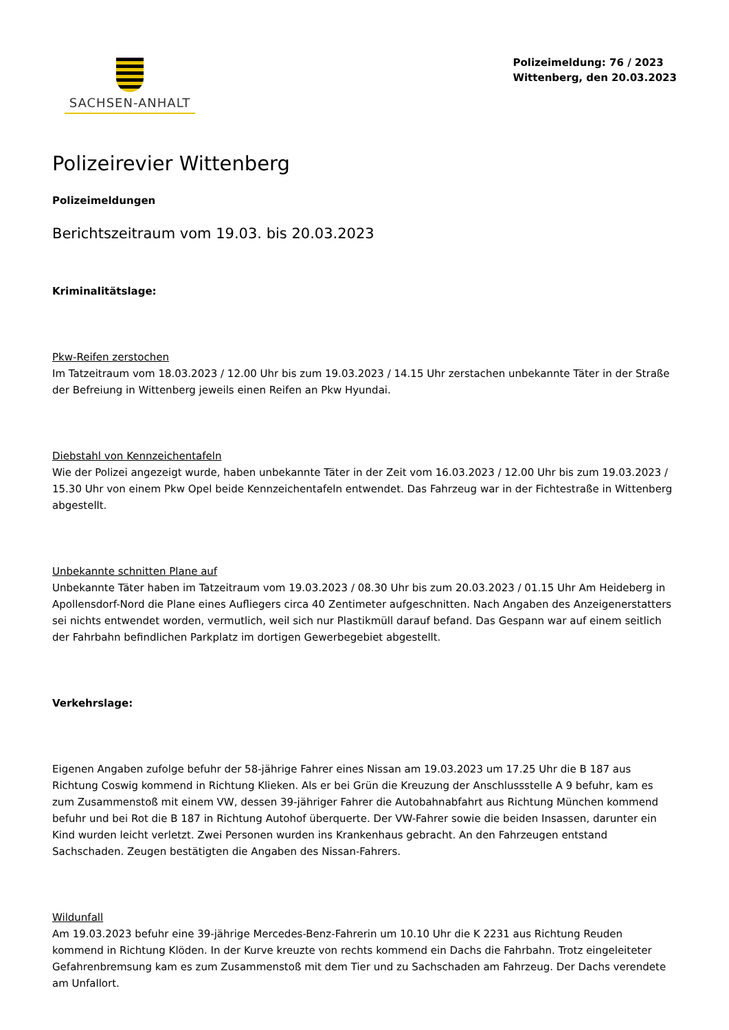SACHSEN-ANHALT
Polizeimeldung: 76 / 2023
Wittenberg, den 20.03.2023
Polizeirevier Wittenberg
Polizeimeldungen
Berichtszeitraum vom 19.03. bis 20.03.2023
Kriminalitätslage:
Pkw-Reifen zerstochen
Im Tatzeitraum vom 18.03.2023 / 12.00 Uhr bis zum 19.03.2023 / 14.15 Uhr zerstachen unbekannte Täter in der Straße der Befreiung in Wittenberg jeweils einen Reifen an Pkw Hyundai.
Diebstahl von Kennzeichentafeln
Wie der Polizei angezeigt wurde, haben unbekannte Täter in der Zeit vom 16.03.2023 / 12.00 Uhr bis zum 19.03.2023 / 15.30 Uhr von einem Pkw Opel beide Kennzeichentafeln entwendet. Das Fahrzeug war in der Fichtestraße in Wittenberg abgestellt.
Unbekannte schnitten Plane auf
Unbekannte Täter haben im Tatzeitraum vom 19.03.2023 / 08.30 Uhr bis zum 20.03.2023 / 01.15 Uhr Am Heideberg in Apollensdorf-Nord die Plane eines Aufliegers circa 40 Zentimeter aufgeschnitten. Nach Angaben des Anzeigenerstatters sei nichts entwendet worden, vermutlich, weil sich nur Plastikmüll darauf befand. Das Gespann war auf einem seitlich der Fahrbahn befindlichen Parkplatz im dortigen Gewerbegebiet abgestellt.
Verkehrslage:
Eigenen Angaben zufolge befuhr der 58-jährige Fahrer eines Nissan am 19.03.2023 um 17.25 Uhr die B 187 aus Richtung Coswig kommend in Richtung Klieken. Als er bei Grün die Kreuzung der Anschlussstelle A 9 befuhr, kam es zum Zusammenstoß mit einem VW, dessen 39-jähriger Fahrer die Autobahnabfahrt aus Richtung München kommend befuhr und bei Rot die B 187 in Richtung Autohof überquerte. Der VW-Fahrer sowie die beiden Insassen, darunter ein Kind wurden leicht verletzt. Zwei Personen wurden ins Krankenhaus gebracht. An den Fahrzeugen entstand Sachschaden. Zeugen bestätigten die Angaben des Nissan-Fahrers.
Wildunfall
Am 19.03.2023 befuhr eine 39-jährige Mercedes-Benz-Fahrerin um 10.10 Uhr die K 2231 aus Richtung Reuden kommend in Richtung Klöden. In der Kurve kreuzte von rechts kommend ein Dachs die Fahrbahn. Trotz eingeleiteter Gefahrenbremsung kam es zum Zusammenstoß mit dem Tier und zu Sachschaden am Fahrzeug. Der Dachs verendete am Unfallort.